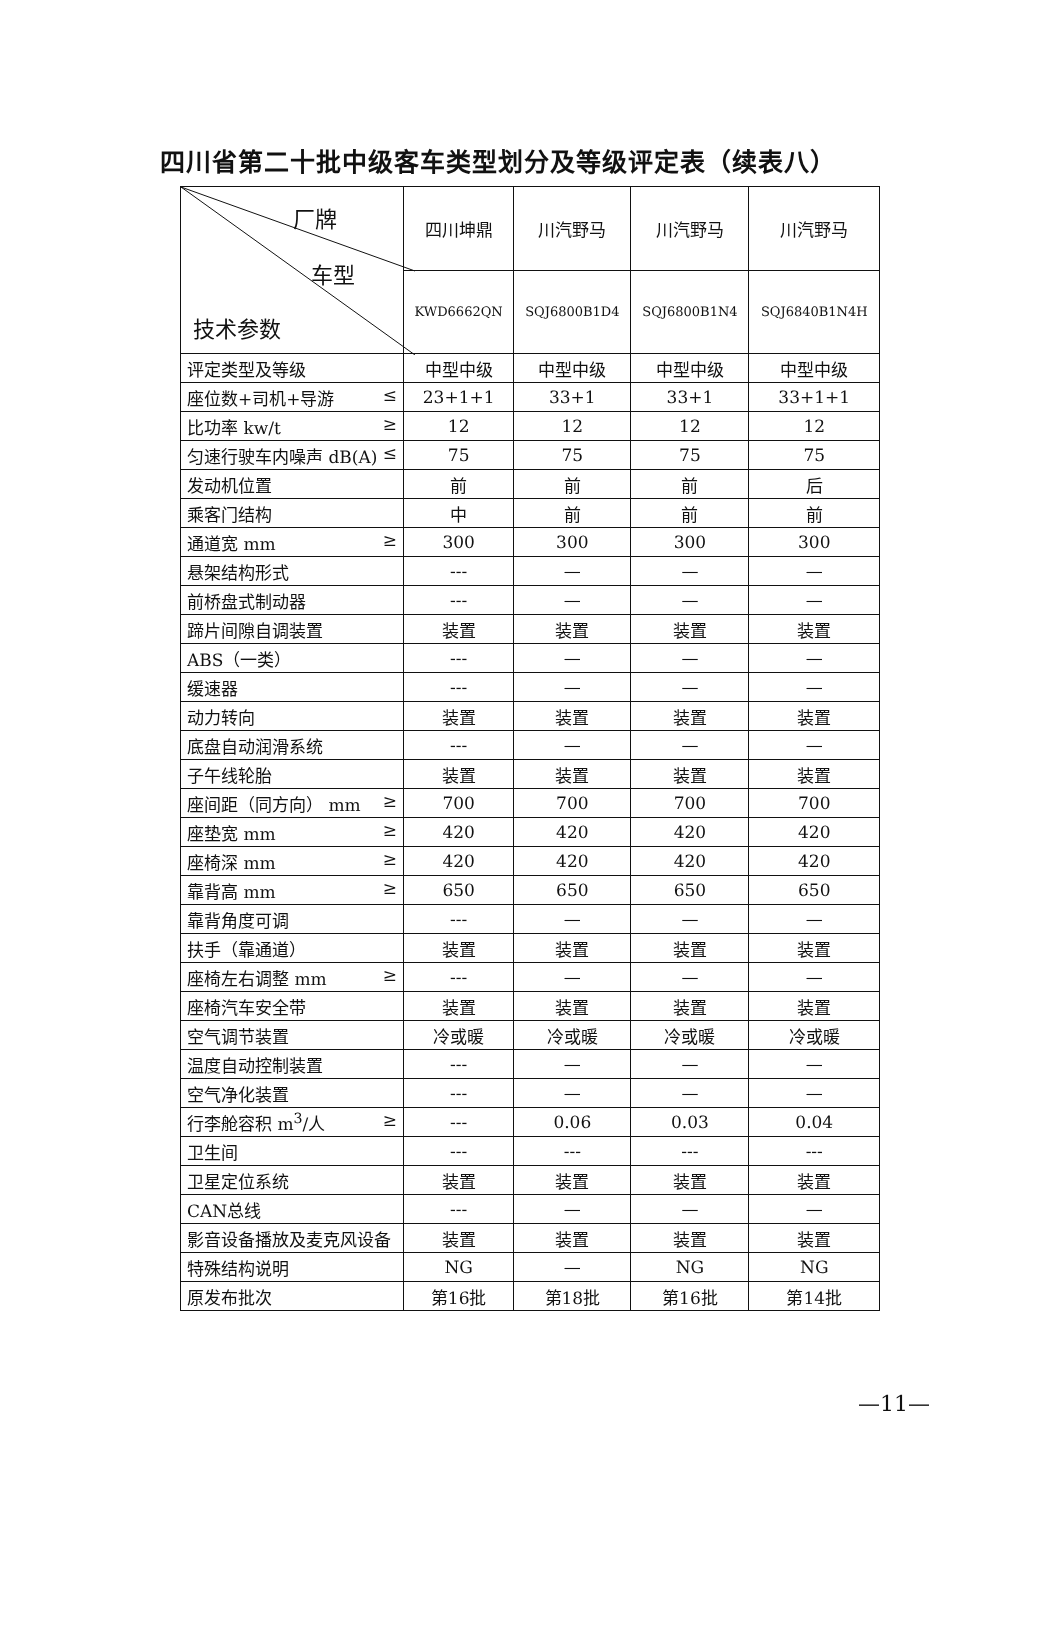四川省第二十批中级客车类型划分及等级评定表（续表八）
| 厂牌 车型 技术参数 | 四川坤鼎 | 川汽野马 | 川汽野马 | 川汽野马 |
| --- | --- | --- | --- | --- |
| | KWD6662QN | SQJ6800B1D4 | SQJ6800B1N4 | SQJ6840B1N4H |
| 评定类型及等级 | 中型中级 | 中型中级 | 中型中级 | 中型中级 |
| 座位数+司机+导游 ≤ | 23+1+1 | 33+1 | 33+1 | 33+1+1 |
| 比功率 kw/t ≥ | 12 | 12 | 12 | 12 |
| 匀速行驶车内噪声 dB(A) ≤ | 75 | 75 | 75 | 75 |
| 发动机位置 | 前 | 前 | 前 | 后 |
| 乘客门结构 | 中 | 前 | 前 | 前 |
| 通道宽 mm ≥ | 300 | 300 | 300 | 300 |
| 悬架结构形式 | --- | — | — | — |
| 前桥盘式制动器 | --- | — | — | — |
| 蹄片间隙自调装置 | 装置 | 装置 | 装置 | 装置 |
| ABS（一类） | --- | — | — | — |
| 缓速器 | --- | — | — | — |
| 动力转向 | 装置 | 装置 | 装置 | 装置 |
| 底盘自动润滑系统 | --- | — | — | — |
| 子午线轮胎 | 装置 | 装置 | 装置 | 装置 |
| 座间距（同方向） mm ≥ | 700 | 700 | 700 | 700 |
| 座垫宽 mm ≥ | 420 | 420 | 420 | 420 |
| 座椅深 mm ≥ | 420 | 420 | 420 | 420 |
| 靠背高 mm ≥ | 650 | 650 | 650 | 650 |
| 靠背角度可调 | --- | — | — | — |
| 扶手（靠通道） | 装置 | 装置 | 装置 | 装置 |
| 座椅左右调整 mm ≥ | --- | — | — | — |
| 座椅汽车安全带 | 装置 | 装置 | 装置 | 装置 |
| 空气调节装置 | 冷或暖 | 冷或暖 | 冷或暖 | 冷或暖 |
| 温度自动控制装置 | --- | — | — | — |
| 空气净化装置 | --- | — | — | — |
| 行李舱容积 m<sup>3</sup>/人 ≥ | --- | 0.06 | 0.03 | 0.04 |
| 卫生间 | --- | --- | --- | --- |
| 卫星定位系统 | 装置 | 装置 | 装置 | 装置 |
| CAN总线 | --- | — | — | — |
| 影音设备播放及麦克风设备 | 装置 | 装置 | 装置 | 装置 |
| 特殊结构说明 | NG | — | NG | NG |
| 原发布批次 | 第16批 | 第18批 | 第16批 | 第14批 |
—11—